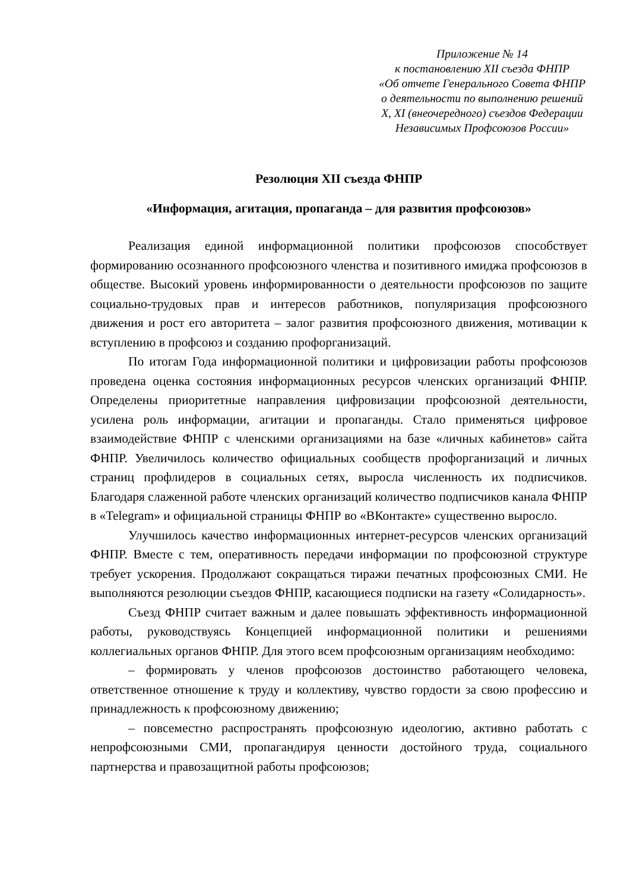Приложение № 14
к постановлению XII съезда ФНПР
«Об отчете Генерального Совета ФНПР
о деятельности по выполнению решений
X, XI (внеочередного) съездов Федерации
Независимых Профсоюзов России»
Резолюция XII съезда ФНПР
«Информация, агитация, пропаганда – для развития профсоюзов»
Реализация единой информационной политики профсоюзов способствует формированию осознанного профсоюзного членства и позитивного имиджа профсоюзов в обществе. Высокий уровень информированности о деятельности профсоюзов по защите социально-трудовых прав и интересов работников, популяризация профсоюзного движения и рост его авторитета – залог развития профсоюзного движения, мотивации к вступлению в профсоюз и созданию профорганизаций.
По итогам Года информационной политики и цифровизации работы профсоюзов проведена оценка состояния информационных ресурсов членских организаций ФНПР. Определены приоритетные направления цифровизации профсоюзной деятельности, усилена роль информации, агитации и пропаганды. Стало применяться цифровое взаимодействие ФНПР с членскими организациями на базе «личных кабинетов» сайта ФНПР. Увеличилось количество официальных сообществ профорганизаций и личных страниц профлидеров в социальных сетях, выросла численность их подписчиков. Благодаря слаженной работе членских организаций количество подписчиков канала ФНПР в «Telegram» и официальной страницы ФНПР во «ВКонтакте» существенно выросло.
Улучшилось качество информационных интернет-ресурсов членских организаций ФНПР. Вместе с тем, оперативность передачи информации по профсоюзной структуре требует ускорения. Продолжают сокращаться тиражи печатных профсоюзных СМИ. Не выполняются резолюции съездов ФНПР, касающиеся подписки на газету «Солидарность».
Съезд ФНПР считает важным и далее повышать эффективность информационной работы, руководствуясь Концепцией информационной политики и решениями коллегиальных органов ФНПР. Для этого всем профсоюзным организациям необходимо:
– формировать у членов профсоюзов достоинство работающего человека, ответственное отношение к труду и коллективу, чувство гордости за свою профессию и принадлежность к профсоюзному движению;
– повсеместно распространять профсоюзную идеологию, активно работать с непрофсоюзными СМИ, пропагандируя ценности достойного труда, социального партнерства и правозащитной работы профсоюзов;